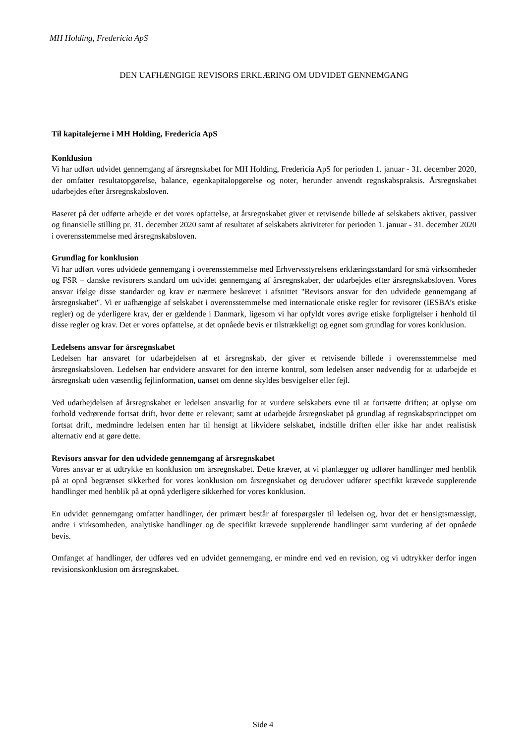MH Holding, Fredericia ApS
DEN UAFHÆNGIGE REVISORS ERKLÆRING OM UDVIDET GENNEMGANG
Til kapitalejerne i MH Holding, Fredericia ApS
Konklusion
Vi har udført udvidet gennemgang af årsregnskabet for MH Holding, Fredericia ApS for perioden 1. januar - 31. december 2020, der omfatter resultatopgørelse, balance, egenkapitalopgørelse og noter, herunder anvendt regnskabspraksis. Årsregnskabet udarbejdes efter årsregnskabsloven.
Baseret på det udførte arbejde er det vores opfattelse, at årsregnskabet giver et retvisende billede af selskabets aktiver, passiver og finansielle stilling pr. 31. december 2020 samt af resultatet af selskabets aktiviteter for perioden 1. januar - 31. december 2020 i overensstemmelse med årsregnskabsloven.
Grundlag for konklusion
Vi har udført vores udvidede gennemgang i overensstemmelse med Erhvervsstyrelsens erklæringsstandard for små virksomheder og FSR – danske revisorers standard om udvidet gennemgang af årsregnskaber, der udarbejdes efter årsregnskabsloven. Vores ansvar ifølge disse standarder og krav er nærmere beskrevet i afsnittet "Revisors ansvar for den udvidede gennemgang af årsregnskabet". Vi er uafhængige af selskabet i overensstemmelse med internationale etiske regler for revisorer (IESBA’s etiske regler) og de yderligere krav, der er gældende i Danmark, ligesom vi har opfyldt vores øvrige etiske forpligtelser i henhold til disse regler og krav. Det er vores opfattelse, at det opnåede bevis er tilstrækkeligt og egnet som grundlag for vores konklusion.
Ledelsens ansvar for årsregnskabet
Ledelsen har ansvaret for udarbejdelsen af et årsregnskab, der giver et retvisende billede i overensstemmelse med årsregnskabsloven. Ledelsen har endvidere ansvaret for den interne kontrol, som ledelsen anser nødvendig for at udarbejde et årsregnskab uden væsentlig fejlinformation, uanset om denne skyldes besvigelser eller fejl.
Ved udarbejdelsen af årsregnskabet er ledelsen ansvarlig for at vurdere selskabets evne til at fortsætte driften; at oplyse om forhold vedrørende fortsat drift, hvor dette er relevant; samt at udarbejde årsregnskabet på grundlag af regnskabsprincippet om fortsat drift, medmindre ledelsen enten har til hensigt at likvidere selskabet, indstille driften eller ikke har andet realistisk alternativ end at gøre dette.
Revisors ansvar for den udvidede gennemgang af årsregnskabet
Vores ansvar er at udtrykke en konklusion om årsregnskabet. Dette kræver, at vi planlægger og udfører handlinger med henblik på at opnå begrænset sikkerhed for vores konklusion om årsregnskabet og derudover udfører specifikt krævede supplerende handlinger med henblik på at opnå yderligere sikkerhed for vores konklusion.
En udvidet gennemgang omfatter handlinger, der primært består af forespørgsler til ledelsen og, hvor det er hensigtsmæssigt, andre i virksomheden, analytiske handlinger og de specifikt krævede supplerende handlinger samt vurdering af det opnåede bevis.
Omfanget af handlinger, der udføres ved en udvidet gennemgang, er mindre end ved en revision, og vi udtrykker derfor ingen revisionskonklusion om årsregnskabet.
Side 4